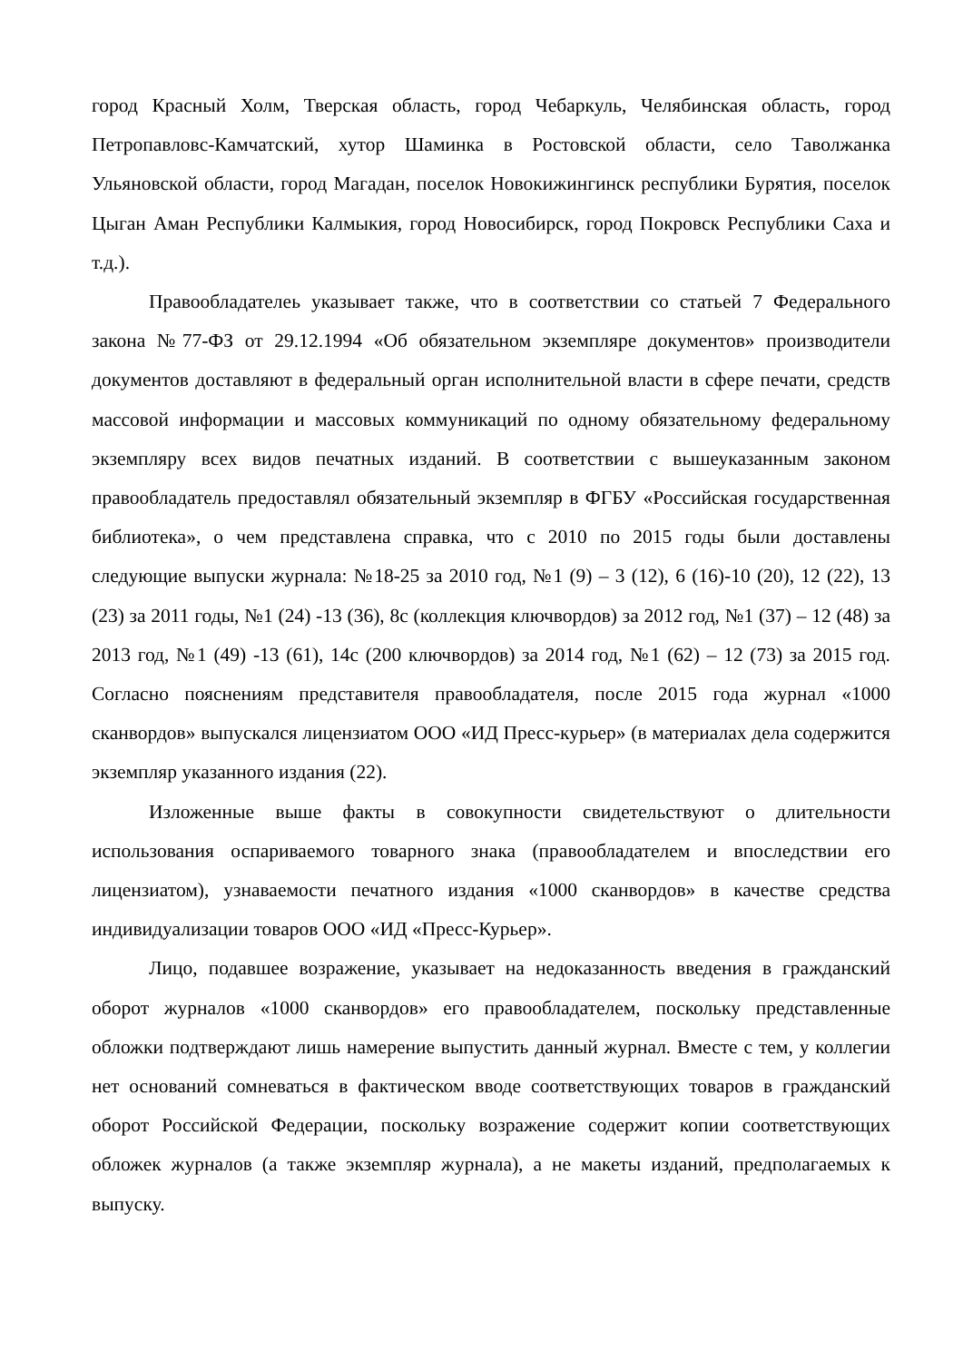город Красный Холм, Тверская область, город Чебаркуль, Челябинская область, город Петропавловс-Камчатский, хутор Шаминка в Ростовской области, село Таволжанка Ульяновской области, город Магадан, поселок Новокижингинск республики Бурятия, поселок Цыган Аман Республики Калмыкия, город Новосибирск, город Покровск Республики Саха и т.д.).
Правообладателеь указывает также, что в соответствии со статьей 7 Федерального закона №77-ФЗ от 29.12.1994 «Об обязательном экземпляре документов» производители документов доставляют в федеральный орган исполнительной власти в сфере печати, средств массовой информации и массовых коммуникаций по одному обязательному федеральному экземпляру всех видов печатных изданий. В соответствии с вышеуказанным законом правообладатель предоставлял обязательный экземпляр в ФГБУ «Российская государственная библиотека», о чем представлена справка, что с 2010 по 2015 годы были доставлены следующие выпуски журнала: №18-25 за 2010 год, №1 (9) – 3 (12), 6 (16)-10 (20), 12 (22), 13 (23) за 2011 годы, №1 (24) -13 (36), 8с (коллекция ключвордов) за 2012 год, №1 (37) – 12 (48) за 2013 год, №1 (49) -13 (61), 14с (200 ключвордов) за 2014 год, №1 (62) – 12 (73) за 2015 год. Согласно пояснениям представителя правообладателя, после 2015 года журнал «1000 сканвордов» выпускался лицензиатом ООО «ИД Пресс-курьер» (в материалах дела содержится экземпляр указанного издания (22).
Изложенные выше факты в совокупности свидетельствуют о длительности использования оспариваемого товарного знака (правообладателем и впоследствии его лицензиатом), узнаваемости печатного издания «1000 сканвордов» в качестве средства индивидуализации товаров ООО «ИД «Пресс-Курьер».
Лицо, подавшее возражение, указывает на недоказанность введения в гражданский оборот журналов «1000 сканвордов» его правообладателем, поскольку представленные обложки подтверждают лишь намерение выпустить данный журнал. Вместе с тем, у коллегии нет оснований сомневаться в фактическом вводе соответствующих товаров в гражданский оборот Российской Федерации, поскольку возражение содержит копии соответствующих обложек журналов (а также экземпляр журнала), а не макеты изданий, предполагаемых к выпуску.